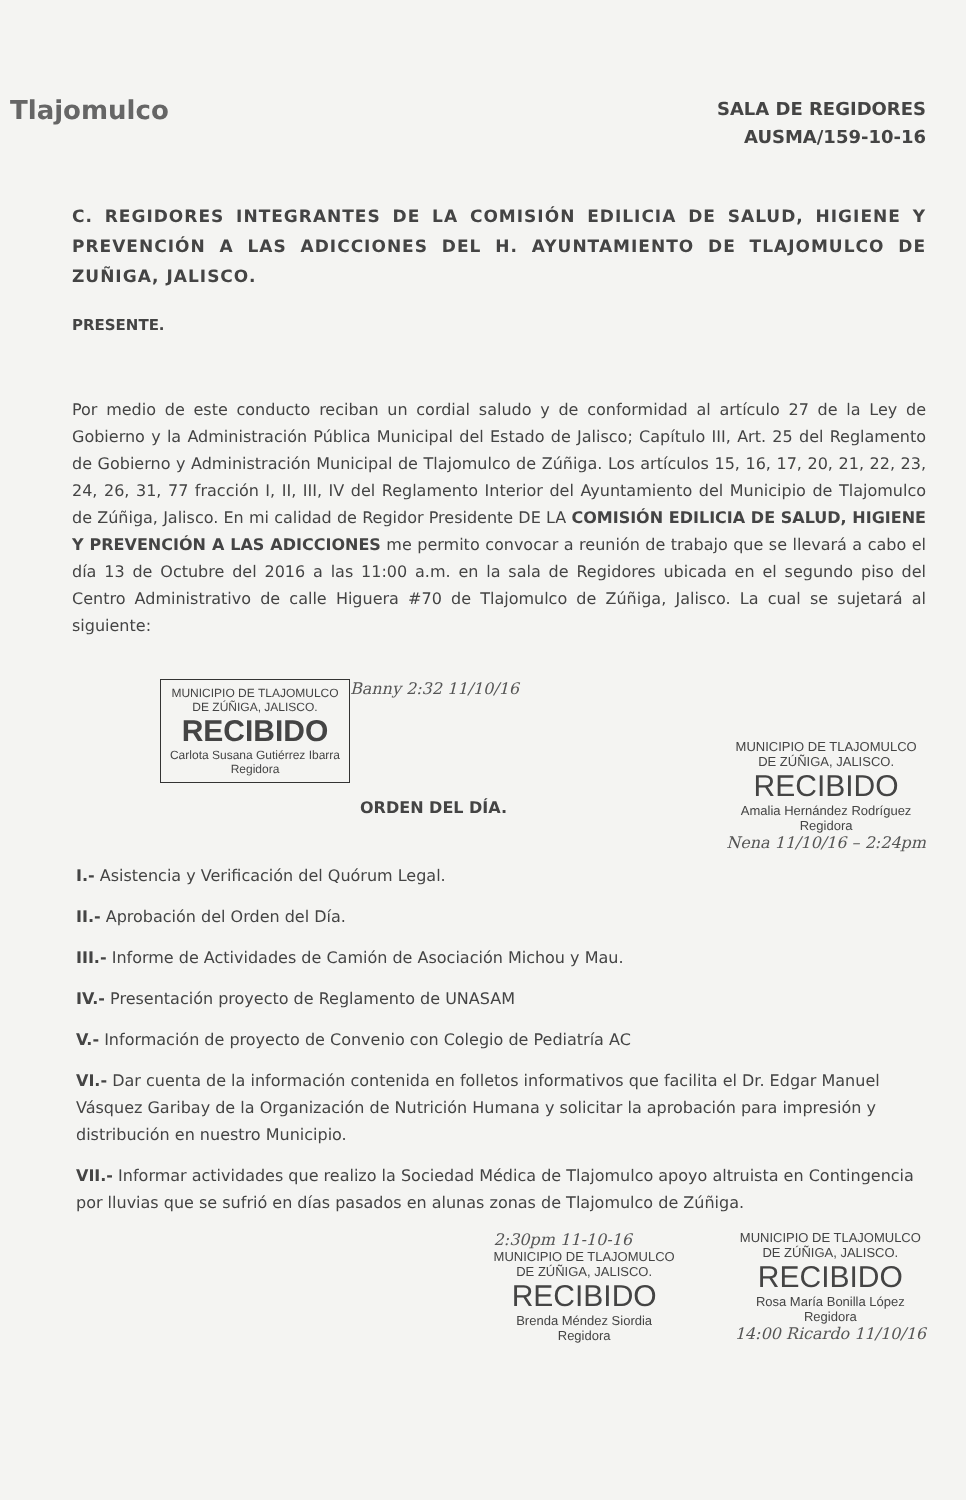Tlajomulco
SALA DE REGIDORES
AUSMA/159-10-16
C. REGIDORES INTEGRANTES DE LA COMISIÓN EDILICIA DE SALUD, HIGIENE Y PREVENCIÓN A LAS ADICCIONES DEL H. AYUNTAMIENTO DE TLAJOMULCO DE ZUÑIGA, JALISCO.
PRESENTE.
Por medio de este conducto reciban un cordial saludo y de conformidad al artículo 27 de la Ley de Gobierno y la Administración Pública Municipal del Estado de Jalisco; Capítulo III, Art. 25 del Reglamento de Gobierno y Administración Municipal de Tlajomulco de Zúñiga. Los artículos 15, 16, 17, 20, 21, 22, 23, 24, 26, 31, 77 fracción I, II, III, IV del Reglamento Interior del Ayuntamiento del Municipio de Tlajomulco de Zúñiga, Jalisco. En mi calidad de Regidor Presidente DE LA COMISIÓN EDILICIA DE SALUD, HIGIENE Y PREVENCIÓN A LAS ADICCIONES me permito convocar a reunión de trabajo que se llevará a cabo el día 13 de Octubre del 2016 a las 11:00 a.m. en la sala de Regidores ubicada en el segundo piso del Centro Administrativo de calle Higuera #70 de Tlajomulco de Zúñiga, Jalisco. La cual se sujetará al siguiente:
MUNICIPIO DE TLAJOMULCO
DE ZÚÑIGA, JALISCO.
RECIBIDO
Carlota Susana Gutiérrez Ibarra
Regidora
Banny 2:32 11/10/16
ORDEN DEL DÍA.
MUNICIPIO DE TLAJOMULCO
DE ZÚÑIGA, JALISCO.
RECIBIDO
Amalia Hernández Rodríguez
Regidora
Nena 11/10/16 – 2:24pm
I.- Asistencia y Verificación del Quórum Legal.
II.- Aprobación del Orden del Día.
III.- Informe de Actividades de Camión de Asociación Michou y Mau.
IV.- Presentación proyecto de Reglamento de UNASAM
V.- Información de proyecto de Convenio con Colegio de Pediatría AC
VI.- Dar cuenta de la información contenida en folletos informativos que facilita el Dr. Edgar Manuel Vásquez Garibay de la Organización de Nutrición Humana y solicitar la aprobación para impresión y distribución en nuestro Municipio.
VII.- Informar actividades que realizo la Sociedad Médica de Tlajomulco apoyo altruista en Contingencia por lluvias que se sufrió en días pasados en alunas zonas de Tlajomulco de Zúñiga.
2:30pm 11-10-16
MUNICIPIO DE TLAJOMULCO
DE ZÚÑIGA, JALISCO.
RECIBIDO
Brenda Méndez Siordia
Regidora
MUNICIPIO DE TLAJOMULCO
DE ZÚÑIGA, JALISCO.
RECIBIDO
Rosa María Bonilla López
Regidora
14:00 Ricardo 11/10/16